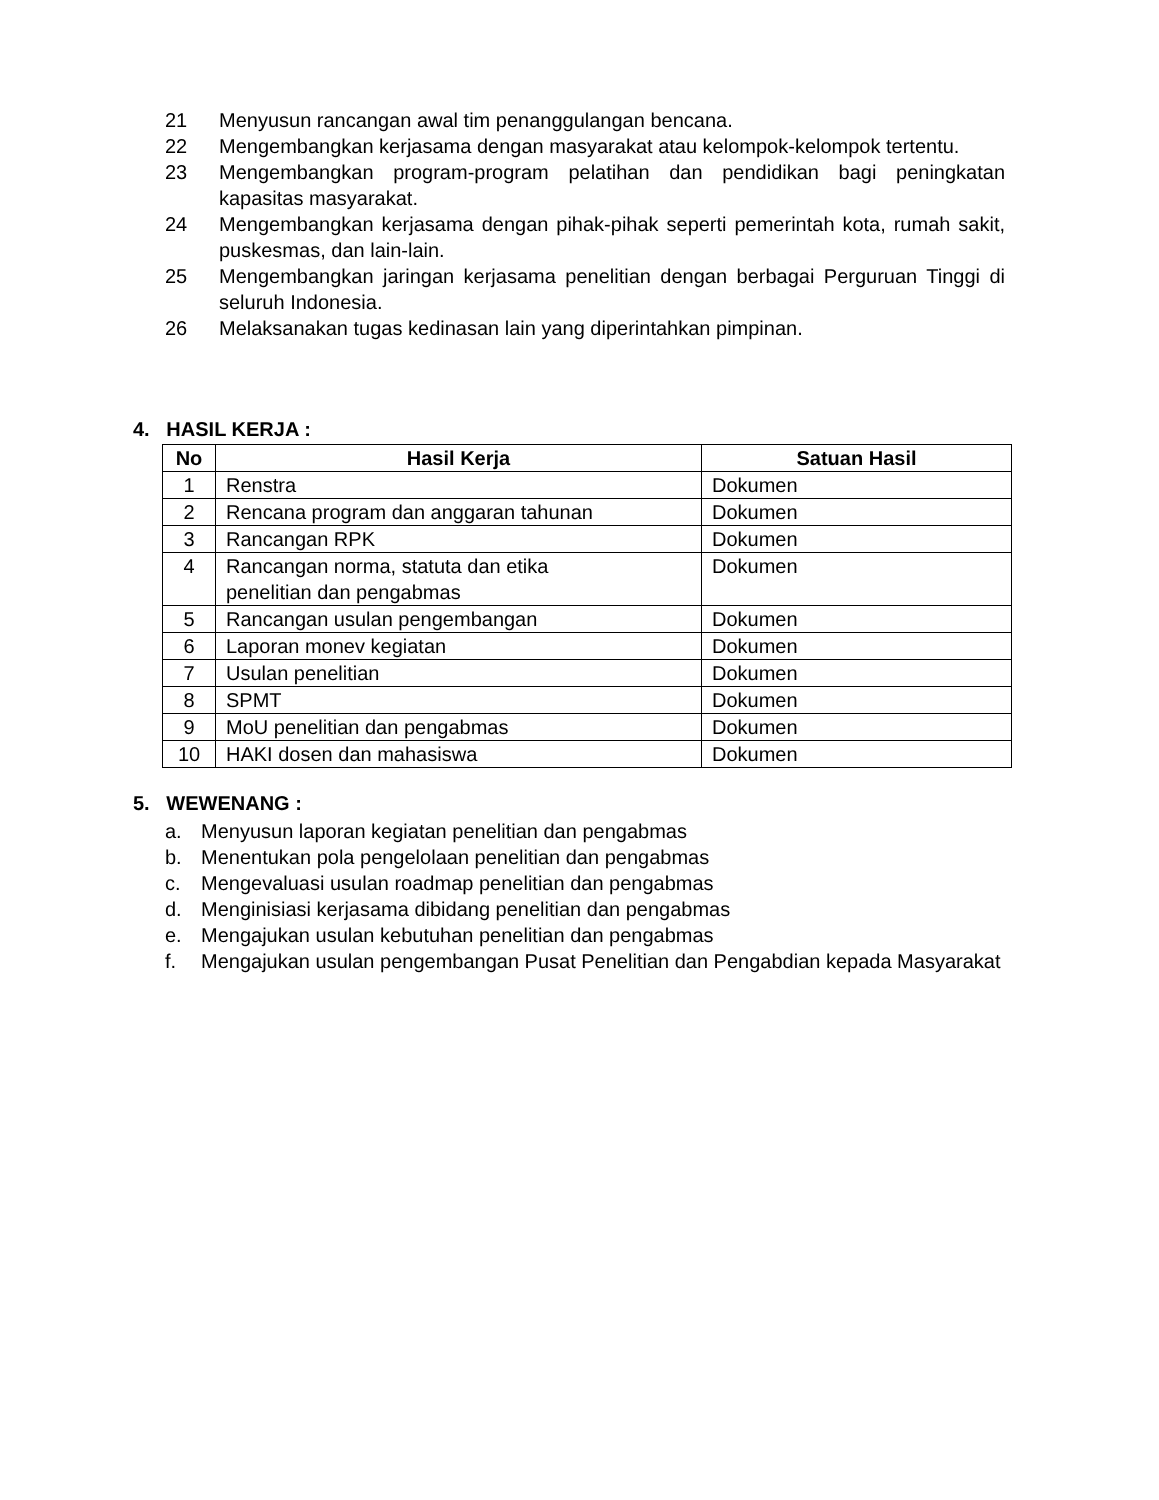21 Menyusun rancangan awal tim penanggulangan bencana.
22 Mengembangkan kerjasama dengan masyarakat atau kelompok-kelompok tertentu.
23 Mengembangkan program-program pelatihan dan pendidikan bagi peningkatan kapasitas masyarakat.
24 Mengembangkan kerjasama dengan pihak-pihak seperti pemerintah kota, rumah sakit, puskesmas, dan lain-lain.
25 Mengembangkan jaringan kerjasama penelitian dengan berbagai Perguruan Tinggi di seluruh Indonesia.
26 Melaksanakan tugas kedinasan lain yang diperintahkan pimpinan.
4. HASIL KERJA :
| No | Hasil Kerja | Satuan Hasil |
| --- | --- | --- |
| 1 | Renstra | Dokumen |
| 2 | Rencana program dan anggaran tahunan | Dokumen |
| 3 | Rancangan RPK | Dokumen |
| 4 | Rancangan norma, statuta dan etika penelitian dan pengabmas | Dokumen |
| 5 | Rancangan usulan pengembangan | Dokumen |
| 6 | Laporan monev kegiatan | Dokumen |
| 7 | Usulan penelitian | Dokumen |
| 8 | SPMT | Dokumen |
| 9 | MoU penelitian dan pengabmas | Dokumen |
| 10 | HAKI dosen dan mahasiswa | Dokumen |
5. WEWENANG :
a. Menyusun laporan kegiatan penelitian dan pengabmas
b. Menentukan pola pengelolaan penelitian dan pengabmas
c. Mengevaluasi usulan roadmap penelitian dan pengabmas
d. Menginisiasi kerjasama dibidang penelitian dan pengabmas
e. Mengajukan usulan kebutuhan penelitian dan pengabmas
f. Mengajukan usulan pengembangan Pusat Penelitian dan Pengabdian kepada Masyarakat